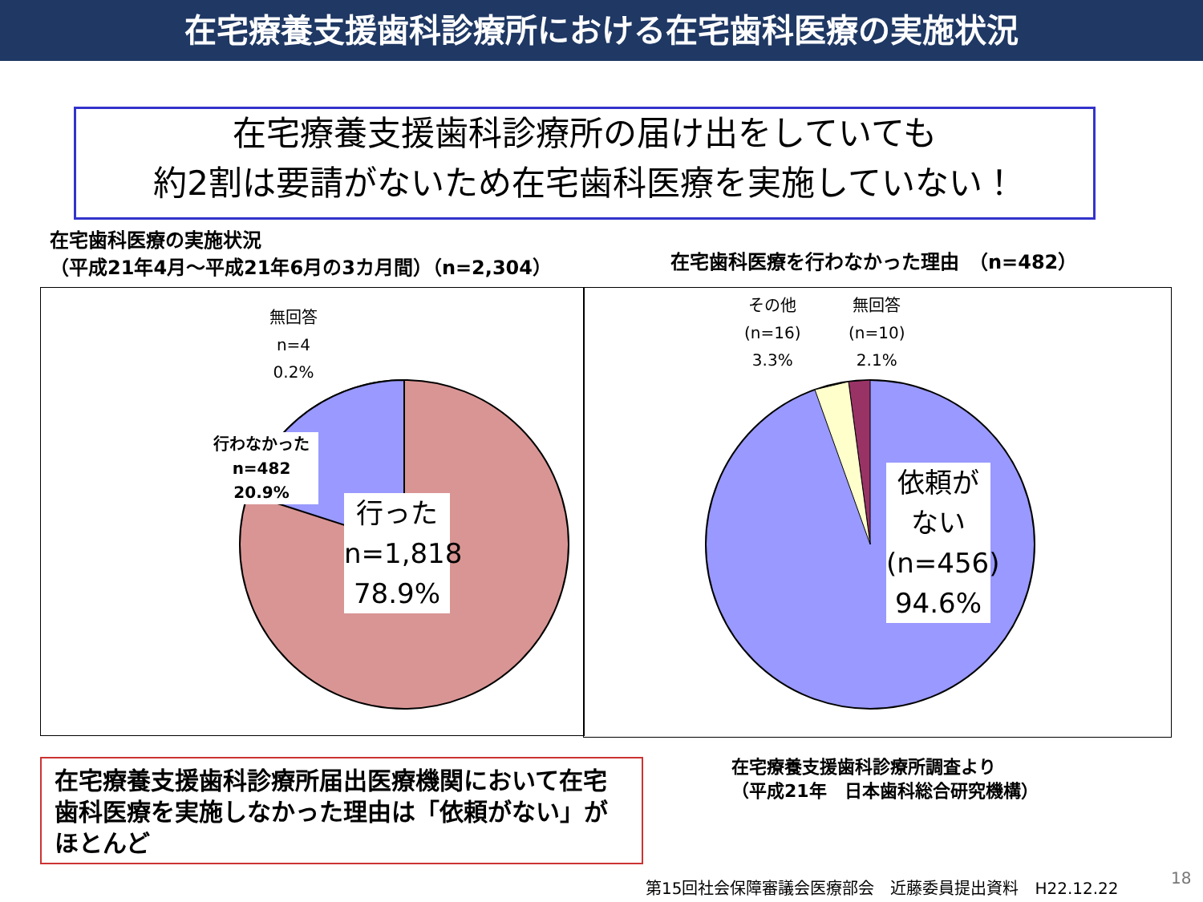在宅療養支援歯科診療所における在宅歯科医療の実施状況
在宅療養支援歯科診療所の届け出をしていても
約2割は要請がないため在宅歯科医療を実施していない！
在宅歯科医療の実施状況
（平成21年4月～平成21年6月の3カ月間）（n=2,304）
在宅歯科医療を行わなかった理由　（n=482）
無回答
n=4
0.2%
行わなかった
n=482
20.9%
行った
n=1,818
78.9%
その他
(n=16)
3.3%
無回答
(n=10)
2.1%
依頼が
ない
(n=456)
94.6%
在宅療養支援歯科診療所届出医療機関において在宅歯科医療を実施しなかった理由は「依頼がない」がほとんど
在宅療養支援歯科診療所調査より
（平成21年　日本歯科総合研究機構）
第15回社会保障審議会医療部会　近藤委員提出資料　H22.12.22
18